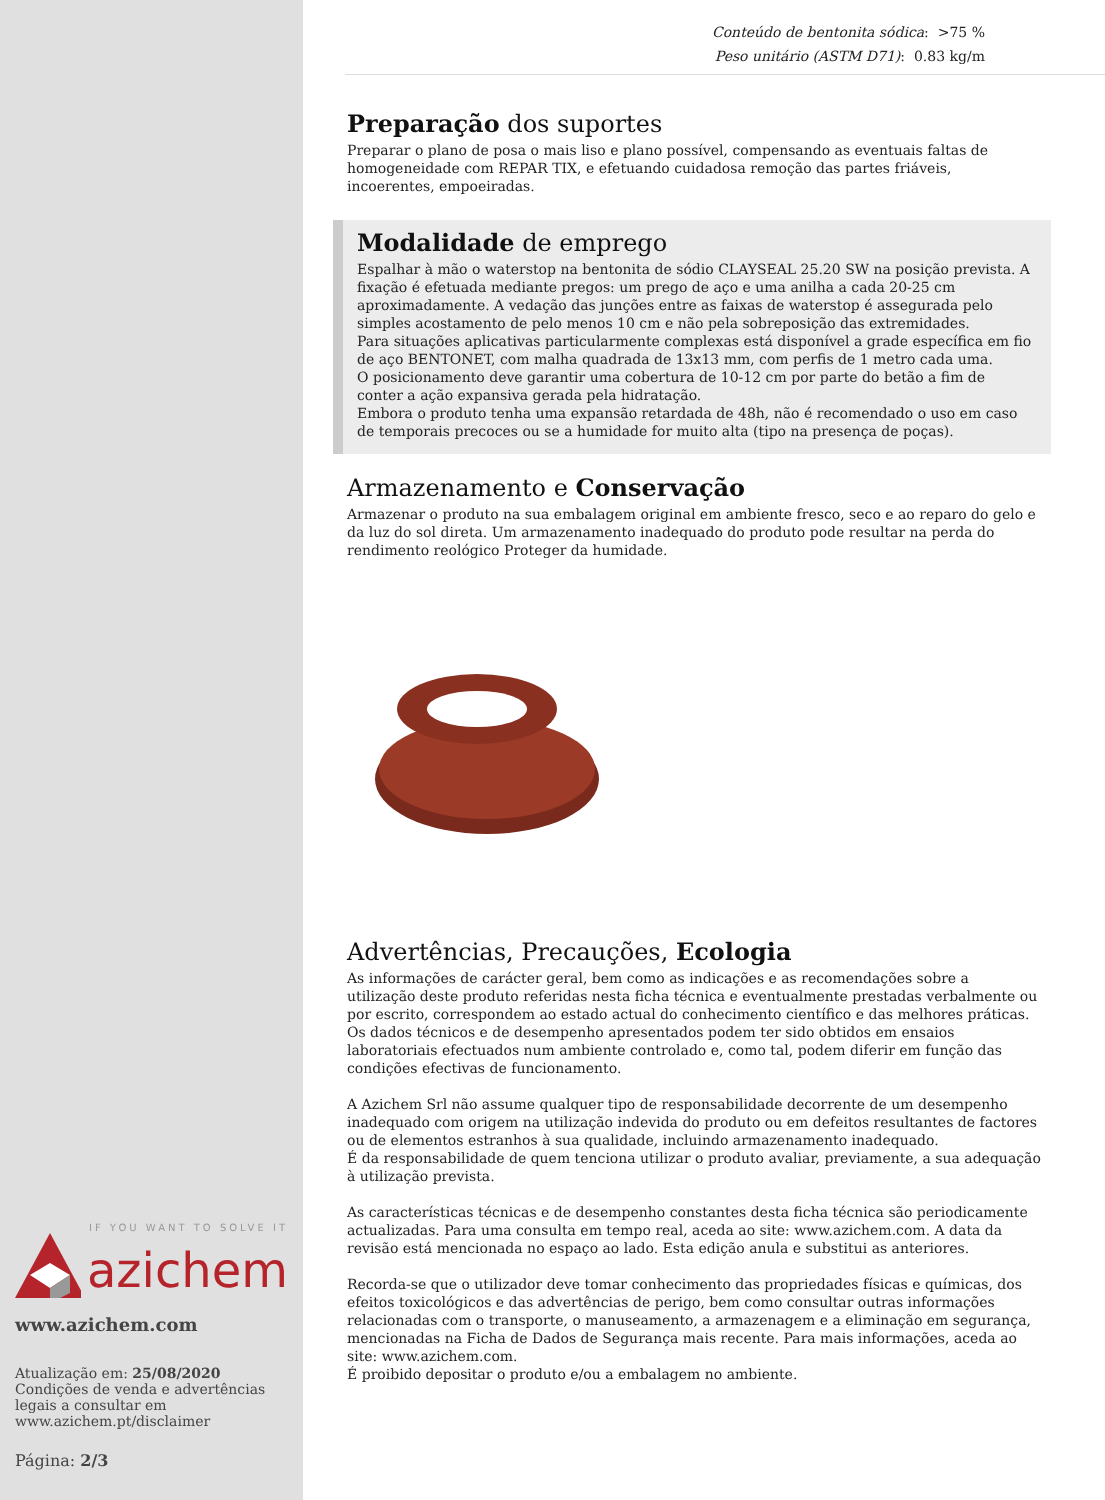IF YOU WANT TO SOLVE IT
azichem
www.azichem.com
Atualização em: 25/08/2020
Condições de venda e advertências legais a consultar em www.azichem.pt/disclaimer
Página: 2/3
Conteúdo de bentonita sódica: >75 %
Peso unitário (ASTM D71): 0.83 kg/m
Preparação dos suportes
Preparar o plano de posa o mais liso e plano possível, compensando as eventuais faltas de homogeneidade com REPAR TIX, e efetuando cuidadosa remoção das partes friáveis, incoerentes, empoeiradas.
Modalidade de emprego
Espalhar à mão o waterstop na bentonita de sódio CLAYSEAL 25.20 SW na posição prevista. A fixação é efetuada mediante pregos: um prego de aço e uma anilha a cada 20-25 cm aproximadamente. A vedação das junções entre as faixas de waterstop é assegurada pelo simples acostamento de pelo menos 10 cm e não pela sobreposição das extremidades.
Para situações aplicativas particularmente complexas está disponível a grade específica em fio de aço BENTONET, com malha quadrada de 13x13 mm, com perfis de 1 metro cada uma.
O posicionamento deve garantir uma cobertura de 10-12 cm por parte do betão a fim de conter a ação expansiva gerada pela hidratação.
Embora o produto tenha uma expansão retardada de 48h, não é recomendado o uso em caso de temporais precoces ou se a humidade for muito alta (tipo na presença de poças).
Armazenamento e Conservação
Armazenar o produto na sua embalagem original em ambiente fresco, seco e ao reparo do gelo e da luz do sol direta. Um armazenamento inadequado do produto pode resultar na perda do rendimento reológico Proteger da humidade.
Advertências, Precauções, Ecologia
As informações de carácter geral, bem como as indicações e as recomendações sobre a utilização deste produto referidas nesta ficha técnica e eventualmente prestadas verbalmente ou por escrito, correspondem ao estado actual do conhecimento científico e das melhores práticas.
Os dados técnicos e de desempenho apresentados podem ter sido obtidos em ensaios laboratoriais efectuados num ambiente controlado e, como tal, podem diferir em função das condições efectivas de funcionamento.
A Azichem Srl não assume qualquer tipo de responsabilidade decorrente de um desempenho inadequado com origem na utilização indevida do produto ou em defeitos resultantes de factores ou de elementos estranhos à sua qualidade, incluindo armazenamento inadequado.
É da responsabilidade de quem tenciona utilizar o produto avaliar, previamente, a sua adequação à utilização prevista.
As características técnicas e de desempenho constantes desta ficha técnica são periodicamente actualizadas. Para uma consulta em tempo real, aceda ao site: www.azichem.com. A data da revisão está mencionada no espaço ao lado. Esta edição anula e substitui as anteriores.
Recorda-se que o utilizador deve tomar conhecimento das propriedades físicas e químicas, dos efeitos toxicológicos e das advertências de perigo, bem como consultar outras informações relacionadas com o transporte, o manuseamento, a armazenagem e a eliminação em segurança, mencionadas na Ficha de Dados de Segurança mais recente. Para mais informações, aceda ao site: www.azichem.com.
É proibido depositar o produto e/ou a embalagem no ambiente.